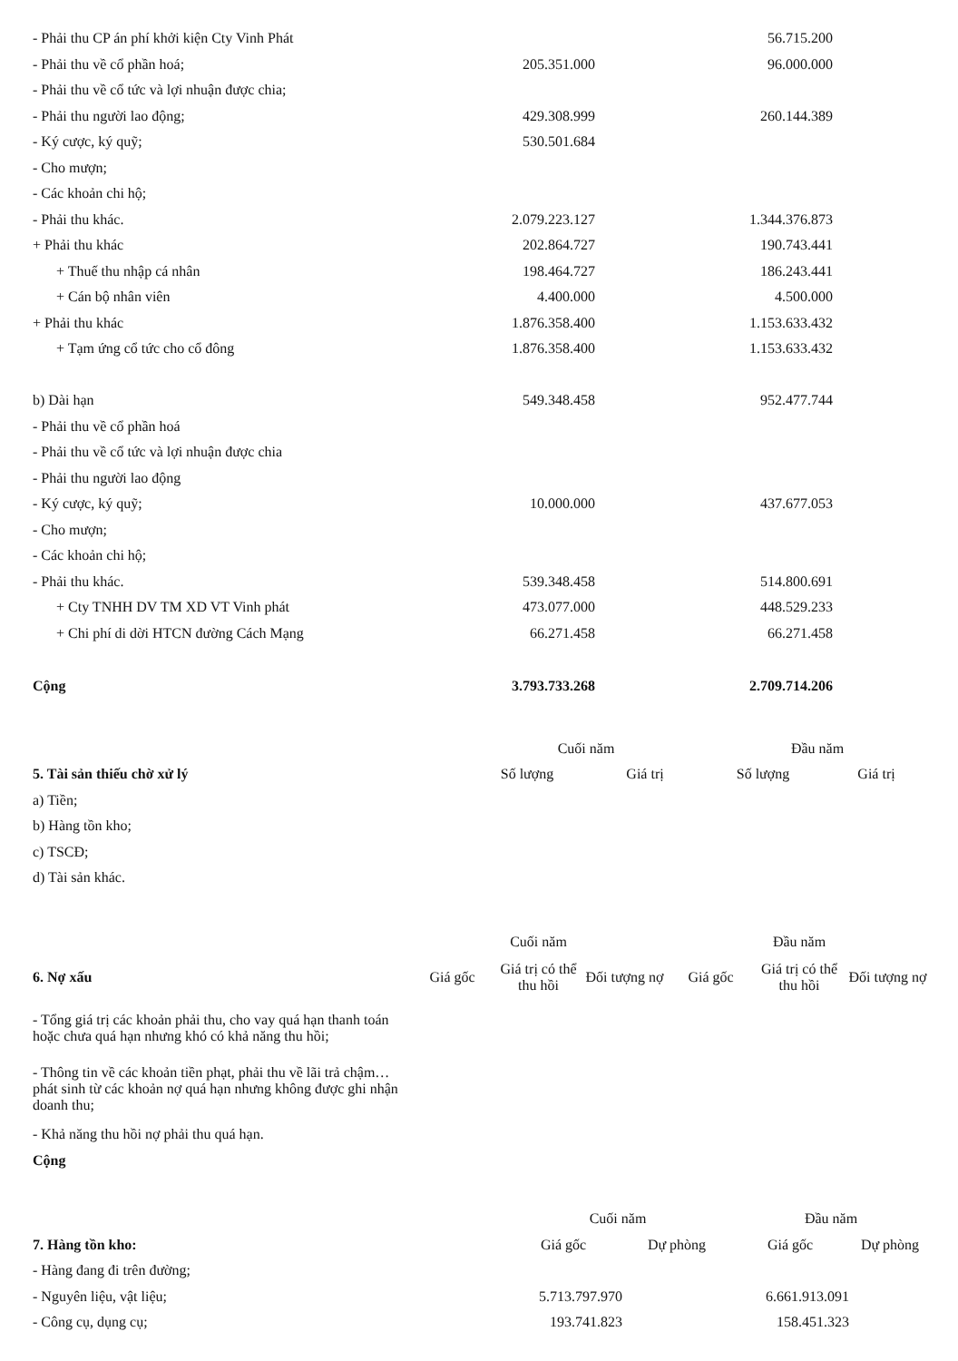| - Phải thu CP án phí khởi kiện Cty Vinh Phát | | 56.715.200 | |
| - Phải thu về cổ phần hoá; | 205.351.000 | 96.000.000 | |
| - Phải thu về cổ tức và lợi nhuận được chia; | | | |
| - Phải thu người lao động; | 429.308.999 | 260.144.389 | |
| - Ký cược, ký quỹ; | 530.501.684 | | |
| - Cho mượn; | | | |
| - Các khoản chi hộ; | | | |
| - Phải thu khác. | 2.079.223.127 | 1.344.376.873 | |
| + Phải thu khác | 202.864.727 | 190.743.441 | |
| + Thuế thu nhập cá nhân | 198.464.727 | 186.243.441 | |
| + Cán bộ nhân viên | 4.400.000 | 4.500.000 | |
| + Phải thu khác | 1.876.358.400 | 1.153.633.432 | |
| + Tạm ứng cổ tức cho cổ đông | 1.876.358.400 | 1.153.633.432 | |
| b) Dài hạn | 549.348.458 | 952.477.744 | |
| - Phải thu về cổ phần hoá | | | |
| - Phải thu về cổ tức và lợi nhuận được chia | | | |
| - Phải thu người lao động | | | |
| - Ký cược, ký quỹ; | 10.000.000 | 437.677.053 | |
| - Cho mượn; | | | |
| - Các khoản chi hộ; | | | |
| - Phải thu khác. | 539.348.458 | 514.800.691 | |
| + Cty TNHH DV TM XD VT Vinh phát | 473.077.000 | 448.529.233 | |
| + Chi phí di dời HTCN đường Cách Mạng | 66.271.458 | 66.271.458 | |
| Cộng | 3.793.733.268 | 2.709.714.206 | |
| | Cuối năm | | Đầu năm | |
| 5. Tài sản thiếu chờ xử lý | Số lượng | Giá trị | Số lượng | Giá trị |
| a) Tiền; | | | | |
| b) Hàng tồn kho; | | | | |
| c) TSCĐ; | | | | |
| d) Tài sản khác. | | | | |
| | Cuối năm | | | Đầu năm | | |
| 6. Nợ xấu | Giá gốc | Giá trị có thể thu hồi | Đối tượng nợ | Giá gốc | Giá trị có thể thu hồi | Đối tượng nợ |
| - Tổng giá trị các khoản phải thu, cho vay quá hạn thanh toán hoặc chưa quá hạn nhưng khó có khả năng thu hồi; | | | | | | |
| - Thông tin về các khoản tiền phạt, phải thu về lãi trả chậm… phát sinh từ các khoản nợ quá hạn nhưng không được ghi nhận doanh thu; | | | | | | |
| - Khả năng thu hồi nợ phải thu quá hạn. | | | | | | |
| Cộng | | | | | | |
| | Cuối năm | | Đầu năm | |
| 7. Hàng tồn kho: | Giá gốc | Dự phòng | Giá gốc | Dự phòng |
| - Hàng đang đi trên đường; | | | | |
| - Nguyên liệu, vật liệu; | 5.713.797.970 | | 6.661.913.091 | |
| - Công cụ, dụng cụ; | 193.741.823 | | 158.451.323 | |